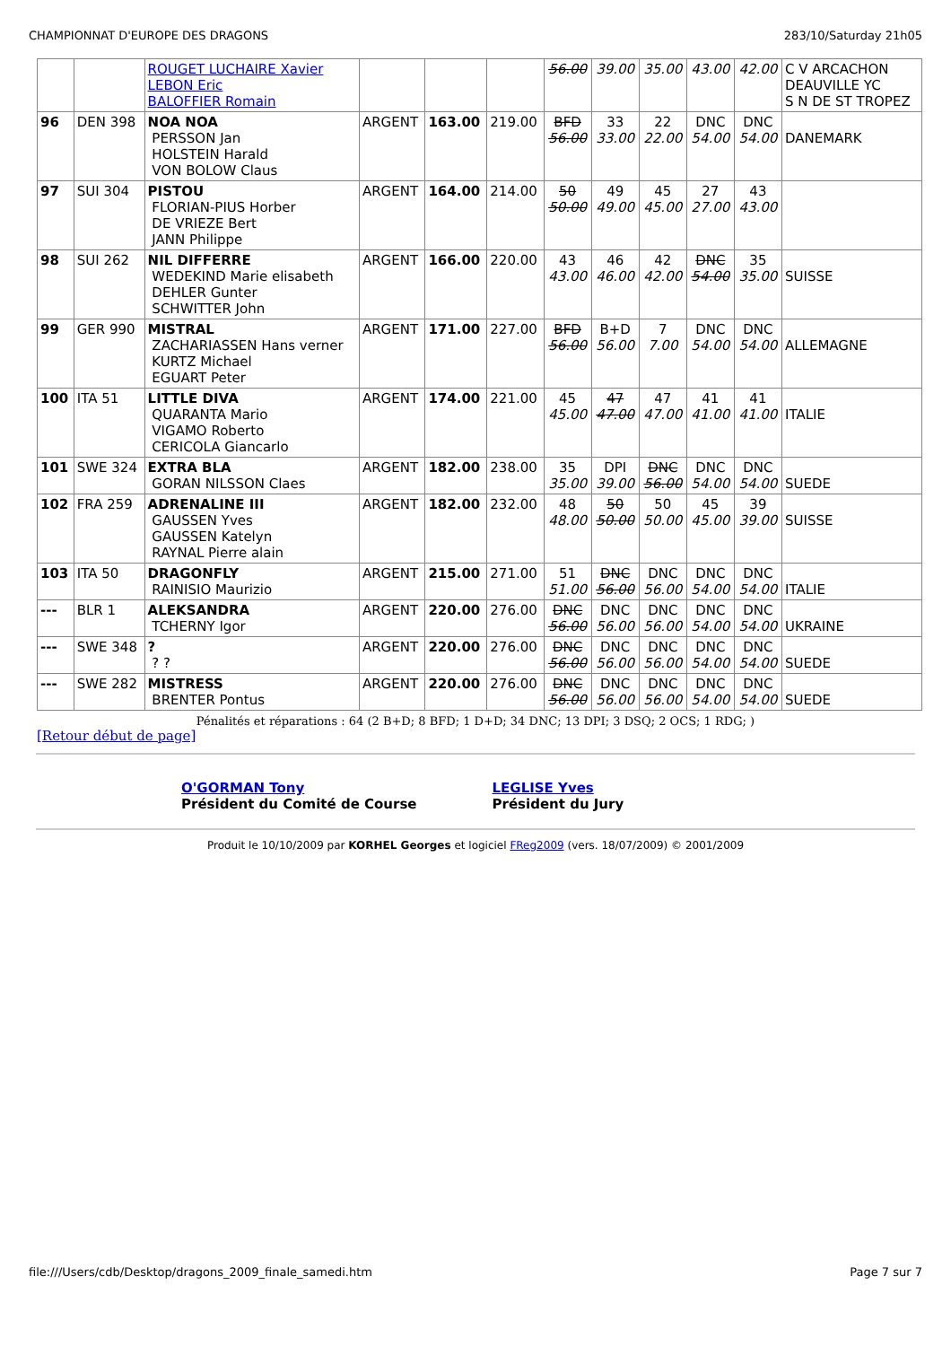CHAMPIONNAT D'EUROPE DES DRAGONS 283/10/Saturday 21h05
| | | ROUGET LUCHAIRE Xavier LEBON Eric BALOFFIER Romain | | | | 56.00 | 39.00 | 35.00 | 43.00 | 42.00 | C V ARCACHON DEAUVILLE YC S N DE ST TROPEZ |
| 96 | DEN 398 | NOA NOA PERSSON Jan HOLSTEIN Harald VON BOLOW Claus | ARGENT | 163.00 | 219.00 | BFD 56.00 | 33 33.00 | 22 22.00 | DNC 54.00 | DNC 54.00 | DANEMARK |
| 97 | SUI 304 | PISTOU FLORIAN-PIUS Horber DE VRIEZE Bert JANN Philippe | ARGENT | 164.00 | 214.00 | 50 50.00 | 49 49.00 | 45 45.00 | 27 27.00 | 43 43.00 | |
| 98 | SUI 262 | NIL DIFFERRE WEDEKIND Marie elisabeth DEHLER Gunter SCHWITTER John | ARGENT | 166.00 | 220.00 | 43 43.00 | 46 46.00 | 42 42.00 | DNC 54.00 | 35 35.00 | SUISSE |
| 99 | GER 990 | MISTRAL ZACHARIASSEN Hans verner KURTZ Michael EGUART Peter | ARGENT | 171.00 | 227.00 | BFD 56.00 | B+D 56.00 | 7 7.00 | DNC 54.00 | DNC 54.00 | ALLEMAGNE |
| 100 | ITA 51 | LITTLE DIVA QUARANTA Mario VIGAMO Roberto CERICOLA Giancarlo | ARGENT | 174.00 | 221.00 | 45 45.00 | 47 47.00 | 47 47.00 | 41 41.00 | 41 41.00 | ITALIE |
| 101 | SWE 324 | EXTRA BLA GORAN NILSSON Claes | ARGENT | 182.00 | 238.00 | 35 35.00 | DPI 39.00 | DNC 56.00 | DNC 54.00 | DNC 54.00 | SUEDE |
| 102 | FRA 259 | ADRENALINE III GAUSSEN Yves GAUSSEN Katelyn RAYNAL Pierre alain | ARGENT | 182.00 | 232.00 | 48 48.00 | 50 50.00 | 50 50.00 | 45 45.00 | 39 39.00 | SUISSE |
| 103 | ITA 50 | DRAGONFLY RAINISIO Maurizio | ARGENT | 215.00 | 271.00 | 51 51.00 | DNC 56.00 | DNC 56.00 | DNC 54.00 | DNC 54.00 | ITALIE |
| --- | BLR 1 | ALEKSANDRA TCHERNY Igor | ARGENT | 220.00 | 276.00 | DNC 56.00 | DNC 56.00 | DNC 56.00 | DNC 54.00 | DNC 54.00 | UKRAINE |
| --- | SWE 348 | ? ? ? | ARGENT | 220.00 | 276.00 | DNC 56.00 | DNC 56.00 | DNC 56.00 | DNC 54.00 | DNC 54.00 | SUEDE |
| --- | SWE 282 | MISTRESS BRENTER Pontus | ARGENT | 220.00 | 276.00 | DNC 56.00 | DNC 56.00 | DNC 56.00 | DNC 54.00 | DNC 54.00 | SUEDE |
Pénalités et réparations : 64 (2 B+D; 8 BFD; 1 D+D; 34 DNC; 13 DPI; 3 DSQ; 2 OCS; 1 RDG; )
[Retour début de page]
O'GORMAN Tony
Président du Comité de Course
LEGLISE Yves
Président du Jury
Produit le 10/10/2009 par KORHEL Georges et logiciel FReg2009 (vers. 18/07/2009) © 2001/2009
file:///Users/cdb/Desktop/dragons_2009_finale_samedi.htm Page 7 sur 7